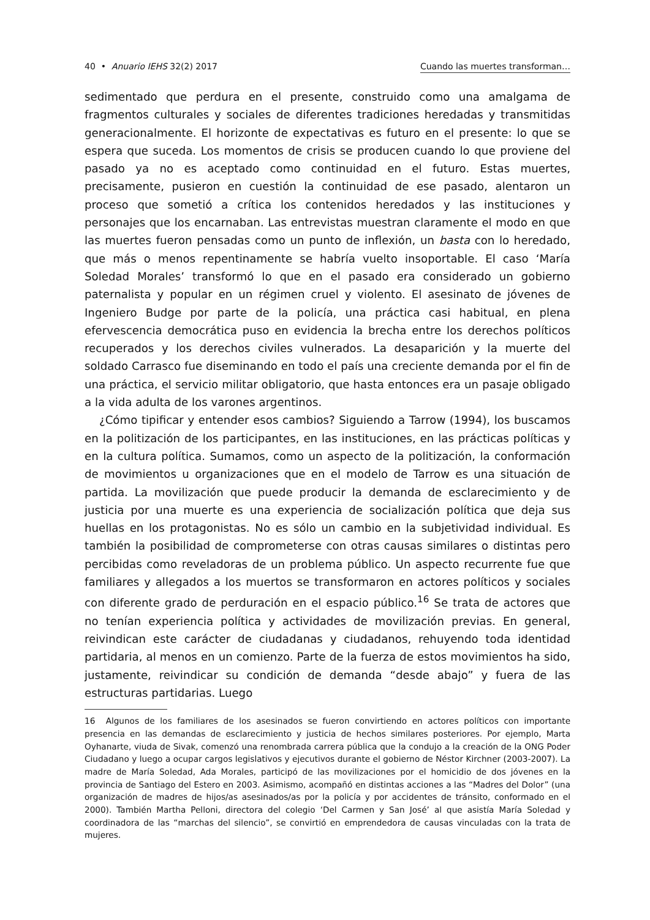40 • Anuario IEHS 32(2) 2017 Cuando las muertes transforman…
sedimentado que perdura en el presente, construido como una amalgama de fragmentos culturales y sociales de diferentes tradiciones heredadas y transmitidas generacionalmente. El horizonte de expectativas es futuro en el presente: lo que se espera que suceda. Los momentos de crisis se producen cuando lo que proviene del pasado ya no es aceptado como continuidad en el futuro. Estas muertes, precisamente, pusieron en cuestión la continuidad de ese pasado, alentaron un proceso que sometió a crítica los contenidos heredados y las instituciones y personajes que los encarnaban. Las entrevistas muestran claramente el modo en que las muertes fueron pensadas como un punto de inflexión, un basta con lo heredado, que más o menos repentinamente se habría vuelto insoportable. El caso ‘María Soledad Morales’ transformó lo que en el pasado era considerado un gobierno paternalista y popular en un régimen cruel y violento. El asesinato de jóvenes de Ingeniero Budge por parte de la policía, una práctica casi habitual, en plena efervescencia democrática puso en evidencia la brecha entre los derechos políticos recuperados y los derechos civiles vulnerados. La desaparición y la muerte del soldado Carrasco fue diseminando en todo el país una creciente demanda por el fin de una práctica, el servicio militar obligatorio, que hasta entonces era un pasaje obligado a la vida adulta de los varones argentinos.
¿Cómo tipificar y entender esos cambios? Siguiendo a Tarrow (1994), los buscamos en la politización de los participantes, en las instituciones, en las prácticas políticas y en la cultura política. Sumamos, como un aspecto de la politización, la conformación de movimientos u organizaciones que en el modelo de Tarrow es una situación de partida. La movilización que puede producir la demanda de esclarecimiento y de justicia por una muerte es una experiencia de socialización política que deja sus huellas en los protagonistas. No es sólo un cambio en la subjetividad individual. Es también la posibilidad de comprometerse con otras causas similares o distintas pero percibidas como reveladoras de un problema público. Un aspecto recurrente fue que familiares y allegados a los muertos se transformaron en actores políticos y sociales con diferente grado de perduración en el espacio público.<sup>16</sup> Se trata de actores que no tenían experiencia política y actividades de movilización previas. En general, reivindican este carácter de ciudadanas y ciudadanos, rehuyendo toda identidad partidaria, al menos en un comienzo. Parte de la fuerza de estos movimientos ha sido, justamente, reivindicar su condición de demanda “desde abajo” y fuera de las estructuras partidarias. Luego
16 Algunos de los familiares de los asesinados se fueron convirtiendo en actores políticos con importante presencia en las demandas de esclarecimiento y justicia de hechos similares posteriores. Por ejemplo, Marta Oyhanarte, viuda de Sivak, comenzó una renombrada carrera pública que la condujo a la creación de la ONG Poder Ciudadano y luego a ocupar cargos legislativos y ejecutivos durante el gobierno de Néstor Kirchner (2003-2007). La madre de María Soledad, Ada Morales, participó de las movilizaciones por el homicidio de dos jóvenes en la provincia de Santiago del Estero en 2003. Asimismo, acompañó en distintas acciones a las “Madres del Dolor” (una organización de madres de hijos/as asesinados/as por la policía y por accidentes de tránsito, conformado en el 2000). También Martha Pelloni, directora del colegio ‘Del Carmen y San José’ al que asistía María Soledad y coordinadora de las “marchas del silencio”, se convirtió en emprendedora de causas vinculadas con la trata de mujeres.